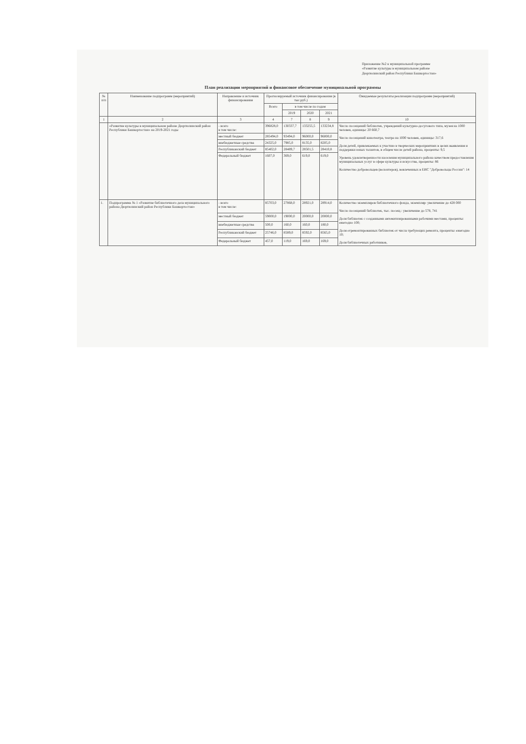Приложение №2 к муниципальной программе
«Развитие культуры в муниципальном районе
Дюртюлинский район Республики Башкортостан»
План реализации мероприятий и финансовое обеспечение муниципальной программы
| № п/п | Наименование подпрограмм (мероприятий) | Направление и источник финансирования | Прогнозируемый источник финансирования (в тыс.руб.) | | | | Ожидаемые результаты реализации подпрограмм (мероприятий) |
| --- | --- | --- | --- | --- | --- | --- | --- |
| | | | Всего | в том числе по годам | | | |
| | | | | 2019 | 2020 | 2021 | |
| 1 | 2 | 3 | 4 | 7 | 8 | 9 | 10 |
| | «Развитие культуры в муниципальном районе Дюртюлинский район Республики Башкортостан» на 2019-2021 годы | - всего в том числе: | 396828,0 | 130337,7 | 133255,5 | 133234,8 | Число посещений библиотек, учреждений культурно-досугового типа, музея на 1000 человек, единицы: 20 660,7 Число посещений кинотеатра, театра на 1000 человек, единицы: 317,6 Доля детей, привлекаемых к участию в творческих мероприятиях в целях выявления и поддержки юных талантов, в общем числе детей района, проценты: 9,5 Уровень удовлетворенности населения муниципального района качеством предоставления муниципальных услуг в сфере культуры и искусства, проценты: 86 Количество добровольцев (волонтеров), вовлеченных в ЕИС "Добровольцы России": 14 |
| | | местный бюджет | 285494,0 | 93494,0 | 96000,0 | 96000,0 | |
| | | внебюджетные средства | 24325,0 | 7985,0 | 8135,0 | 8205,0 | |
| | | Республиканский бюджет | 85402,0 | 28489,7 | 28501,5 | 28410,8 | |
| | | Федеральный бюджет | 1607,0 | 369,0 | 619,0 | 619,0 | |
| 1. | Подпрограмма № 1 «Развитие библиотечного дела муниципального района Дюртюлинский район Республики Башкортостан» | - всего в том числе: | 85703,0 | 27868,0 | 28921,0 | 28914,0 | Количество экземпляров библиотечного фонда, экземпляр: увеличение до 428 000 Число посещений библиотек, тыс. посещ.: увеличение до 578, 741 Доля библиотек с созданными автоматизированными рабочими местами, проценты: ежегодно 100; Доля отремонтированных библиотек от числа требующих ремонта, проценты: ежегодно 10; Доля библиотечных работников, |
| | | местный бюджет | 59000,0 | 19000,0 | 20000,0 | 20000,0 | |
| | | внебюджетные средства | 500,0 | 160,0 | 160,0 | 180,0 | |
| | | Республиканский бюджет | 25746,0 | 8589,0 | 8592,0 | 8565,0 | |
| | | Федеральный бюджет | 457,0 | 119,0 | 169,0 | 169,0 | |